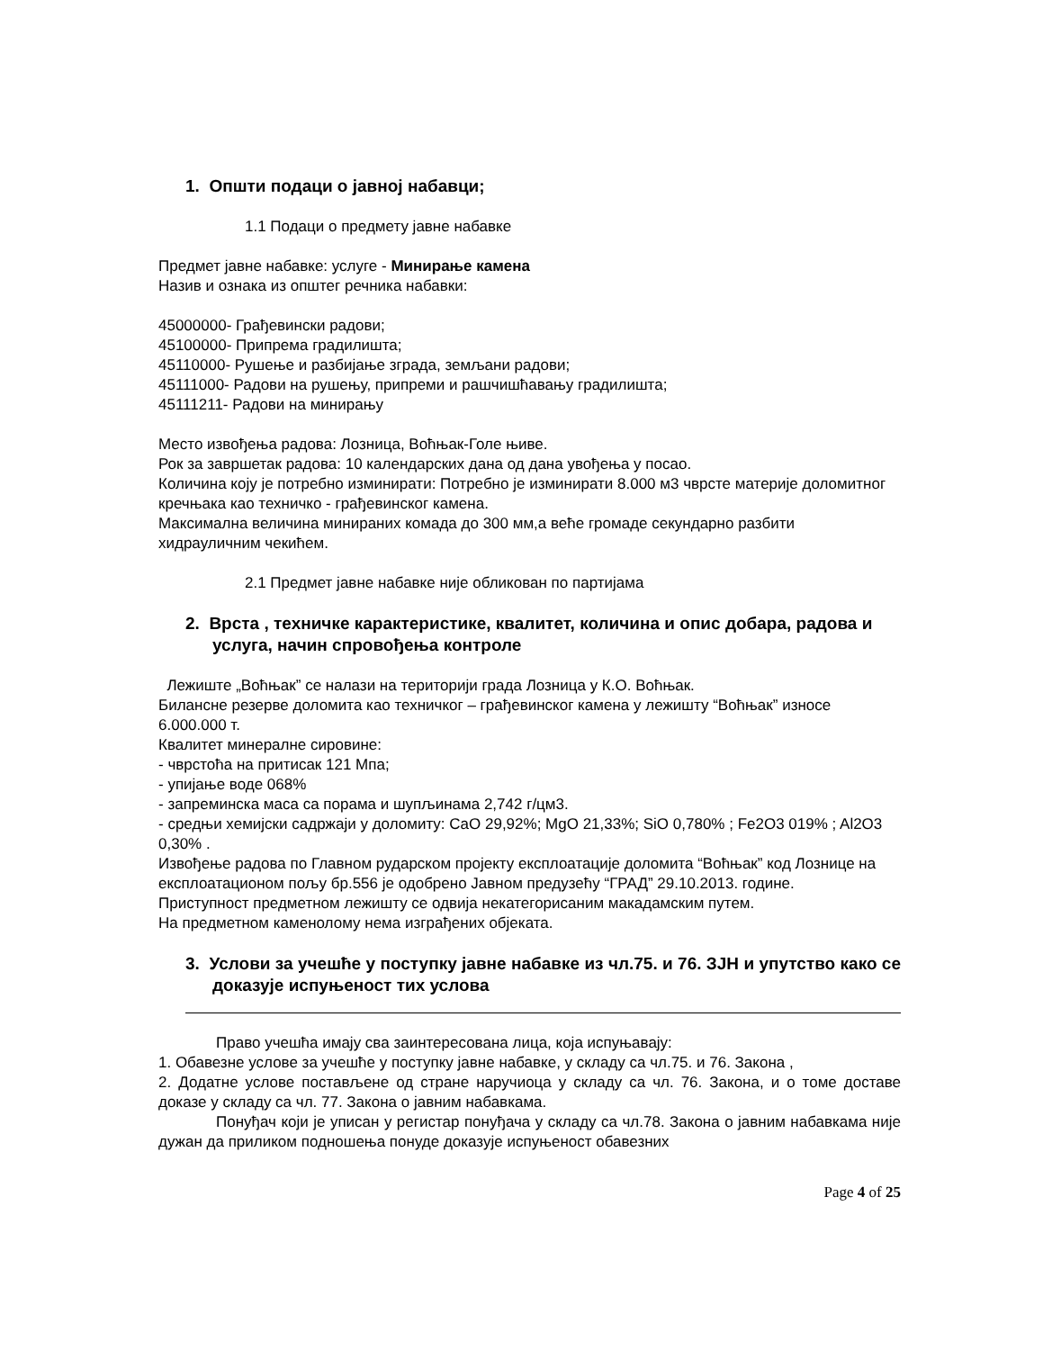1. Општи подаци о јавној набавци;
1.1 Подаци о предмету јавне набавке
Предмет јавне набавке: услуге - Минирање камена
Назив и ознака из општег речника набавки:
45000000- Грађевински радови;
45100000- Припрема градилишта;
45110000- Рушење и разбијање зграда, земљани радови;
45111000- Радови на рушењу, припреми и рашчишћавању градилишта;
45111211- Радови на минирању
Место извођења радова: Лозница, Воћњак-Голе њиве.
Рок за завршетак радова: 10 календарских дана од дана увођења у посао.
Количина коју је потребно изминирати: Потребно је изминирати 8.000 м3 чврсте материје доломитног кречњака као техничко - грађевинског камена.
Максимална величина минираних комада до 300 мм,а веће громаде секундарно разбити хидрауличним чекићем.
2.1 Предмет јавне набавке није обликован по партијама
2. Врста , техничке карактеристике, квалитет, количина и опис добара, радова и услуга, начин спровођења контроле
Лежиште „Воћњак” се налази на територији града Лозница у К.О. Воћњак.
Билансне резерве доломита као техничког – грађевинског камена у лежишту “Воћњак” износе 6.000.000 т.
Квалитет минералне сировине:
- чврстоћа на притисак 121 Мпа;
- упијање воде 068%
- запреминска маса са порама и шупљинама 2,742 г/цм3.
- средњи хемијски садржаји у доломиту: CaO 29,92%; MgO 21,33%; SiO 0,780% ; Fe2O3 019% ; Al2O3 0,30% .
Извођење радова по Главном рударском пројекту експлоатације доломита “Воћњак” код Лознице на експлоатационом пољу бр.556 је одобрено Јавном предузећу “ГРАД” 29.10.2013. године.
Приступност предметном лежишту се одвија некатегорисаним макадамским путем.
На предметном каменолому нема изграђених објеката.
3. Услови за учешће у поступку јавне набавке из чл.75. и 76. ЗЈН и упутство како се доказује испуњеност тих услова
Право учешћа имају сва заинтересована лица, која испуњавају:
1. Обавезне услове за учешће у поступку јавне набавке, у складу са чл.75. и 76. Закона ,
2. Додатне услове постављене од стране наручиоца у складу са чл. 76. Закона, и о томе доставе доказе у складу са чл. 77. Закона о јавним набавкама.
Понуђач који је уписан у регистар понуђача у складу са чл.78. Закона о јавним набавкама није дужан да приликом подношења понуде доказује испуњеност обавезних
Page 4 of 25